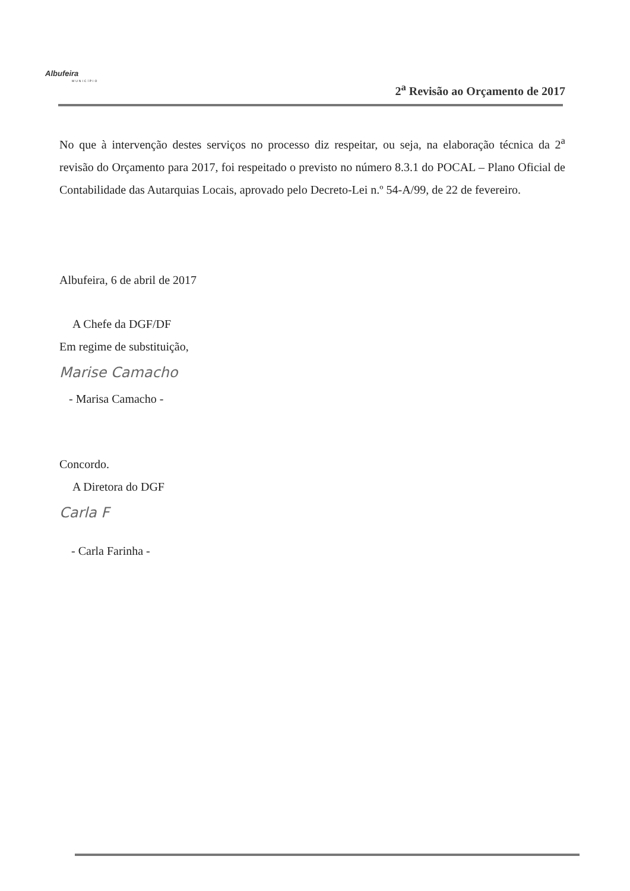Albufeira
MUNICÍPIO
2<sup>a</sup> Revisão ao Orçamento de 2017
No que à intervenção destes serviços no processo diz respeitar, ou seja, na elaboração técnica da 2<sup>a</sup> revisão do Orçamento para 2017, foi respeitado o previsto no número 8.3.1 do POCAL – Plano Oficial de Contabilidade das Autarquias Locais, aprovado pelo Decreto-Lei n.º 54-A/99, de 22 de fevereiro.
Albufeira, 6 de abril de 2017
A Chefe da DGF/DF
Em regime de substituição,
Marise Camacho
- Marisa Camacho -
Concordo.
A Diretora do DGF
Carla F
- Carla Farinha -